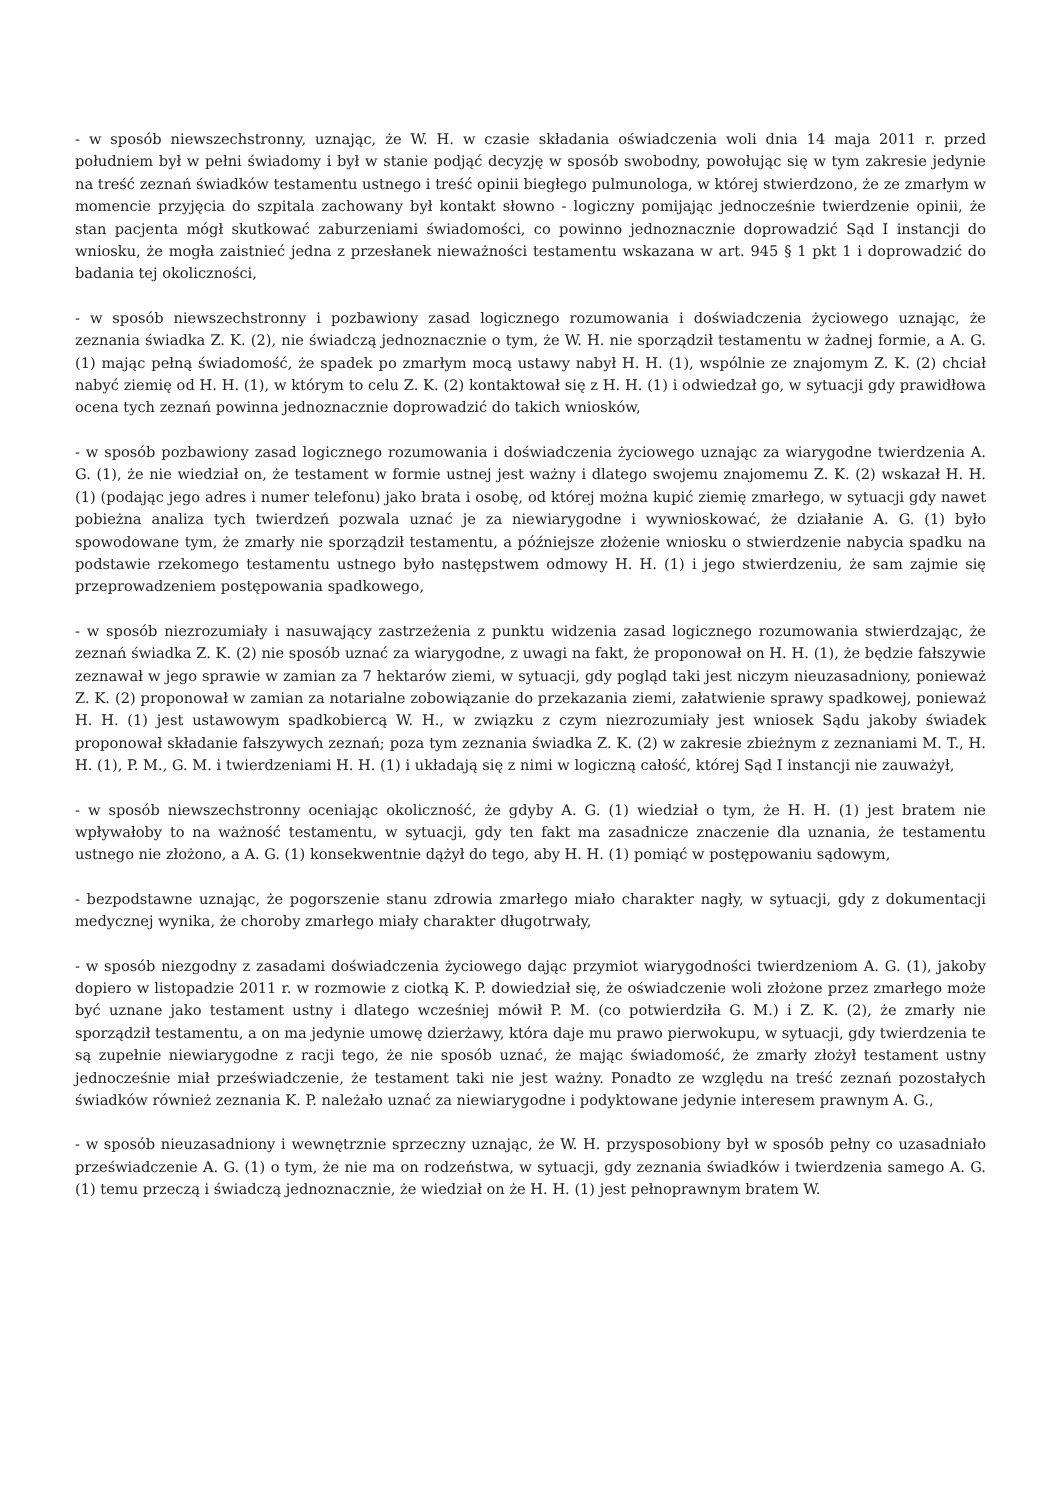- w sposób niewszechstronny, uznając, że W. H. w czasie składania oświadczenia woli dnia 14 maja 2011 r. przed południem był w pełni świadomy i był w stanie podjąć decyzję w sposób swobodny, powołując się w tym zakresie jedynie na treść zeznań świadków testamentu ustnego i treść opinii biegłego pulmunologa, w której stwierdzono, że ze zmarłym w momencie przyjęcia do szpitala zachowany był kontakt słowno - logiczny pomijając jednocześnie twierdzenie opinii, że stan pacjenta mógł skutkować zaburzeniami świadomości, co powinno jednoznacznie doprowadzić Sąd I instancji do wniosku, że mogła zaistnieć jedna z przesłanek nieważności testamentu wskazana w art. 945 § 1 pkt 1 i doprowadzić do badania tej okoliczności,
- w sposób niewszechstronny i pozbawiony zasad logicznego rozumowania i doświadczenia życiowego uznając, że zeznania świadka Z. K. (2), nie świadczą jednoznacznie o tym, że W. H. nie sporządził testamentu w żadnej formie, a A. G. (1) mając pełną świadomość, że spadek po zmarłym mocą ustawy nabył H. H. (1), wspólnie ze znajomym Z. K. (2) chciał nabyć ziemię od H. H. (1), w którym to celu Z. K. (2) kontaktował się z H. H. (1) i odwiedzał go, w sytuacji gdy prawidłowa ocena tych zeznań powinna jednoznacznie doprowadzić do takich wniosków,
- w sposób pozbawiony zasad logicznego rozumowania i doświadczenia życiowego uznając za wiarygodne twierdzenia A. G. (1), że nie wiedział on, że testament w formie ustnej jest ważny i dlatego swojemu znajomemu Z. K. (2) wskazał H. H. (1) (podając jego adres i numer telefonu) jako brata i osobę, od której można kupić ziemię zmarłego, w sytuacji gdy nawet pobieżna analiza tych twierdzeń pozwala uznać je za niewiarygodne i wywnioskować, że działanie A. G. (1) było spowodowane tym, że zmarły nie sporządził testamentu, a późniejsze złożenie wniosku o stwierdzenie nabycia spadku na podstawie rzekomego testamentu ustnego było następstwem odmowy H. H. (1) i jego stwierdzeniu, że sam zajmie się przeprowadzeniem postępowania spadkowego,
- w sposób niezrozumiały i nasuwający zastrzeżenia z punktu widzenia zasad logicznego rozumowania stwierdzając, że zeznań świadka Z. K. (2) nie sposób uznać za wiarygodne, z uwagi na fakt, że proponował on H. H. (1), że będzie fałszywie zeznawał w jego sprawie w zamian za 7 hektarów ziemi, w sytuacji, gdy pogląd taki jest niczym nieuzasadniony, ponieważ Z. K. (2) proponował w zamian za notarialne zobowiązanie do przekazania ziemi, załatwienie sprawy spadkowej, ponieważ H. H. (1) jest ustawowym spadkobiercą W. H., w związku z czym niezrozumiały jest wniosek Sądu jakoby świadek proponował składanie fałszywych zeznań; poza tym zeznania świadka Z. K. (2) w zakresie zbieżnym z zeznaniami M. T., H. H. (1), P. M., G. M. i twierdzeniami H. H. (1) i układają się z nimi w logiczną całość, której Sąd I instancji nie zauważył,
- w sposób niewszechstronny oceniając okoliczność, że gdyby A. G. (1) wiedział o tym, że H. H. (1) jest bratem nie wpływałoby to na ważność testamentu, w sytuacji, gdy ten fakt ma zasadnicze znaczenie dla uznania, że testamentu ustnego nie złożono, a A. G. (1) konsekwentnie dążył do tego, aby H. H. (1) pomiąć w postępowaniu sądowym,
- bezpodstawne uznając, że pogorszenie stanu zdrowia zmarłego miało charakter nagły, w sytuacji, gdy z dokumentacji medycznej wynika, że choroby zmarłego miały charakter długotrwały,
- w sposób niezgodny z zasadami doświadczenia życiowego dając przymiot wiarygodności twierdzeniom A. G. (1), jakoby dopiero w listopadzie 2011 r. w rozmowie z ciotką K. P. dowiedział się, że oświadczenie woli złożone przez zmarłego może być uznane jako testament ustny i dlatego wcześniej mówił P. M. (co potwierdziła G. M.) i Z. K. (2), że zmarły nie sporządził testamentu, a on ma jedynie umowę dzierżawy, która daje mu prawo pierwokupu, w sytuacji, gdy twierdzenia te są zupełnie niewiarygodne z racji tego, że nie sposób uznać, że mając świadomość, że zmarły złożył testament ustny jednocześnie miał przeświadczenie, że testament taki nie jest ważny. Ponadto ze względu na treść zeznań pozostałych świadków również zeznania K. P. należało uznać za niewiarygodne i podyktowane jedynie interesem prawnym A. G.,
- w sposób nieuzasadniony i wewnętrznie sprzeczny uznając, że W. H. przysposobiony był w sposób pełny co uzasadniało przeświadczenie A. G. (1) o tym, że nie ma on rodzeństwa, w sytuacji, gdy zeznania świadków i twierdzenia samego A. G. (1) temu przeczą i świadczą jednoznacznie, że wiedział on że H. H. (1) jest pełnoprawnym bratem W.